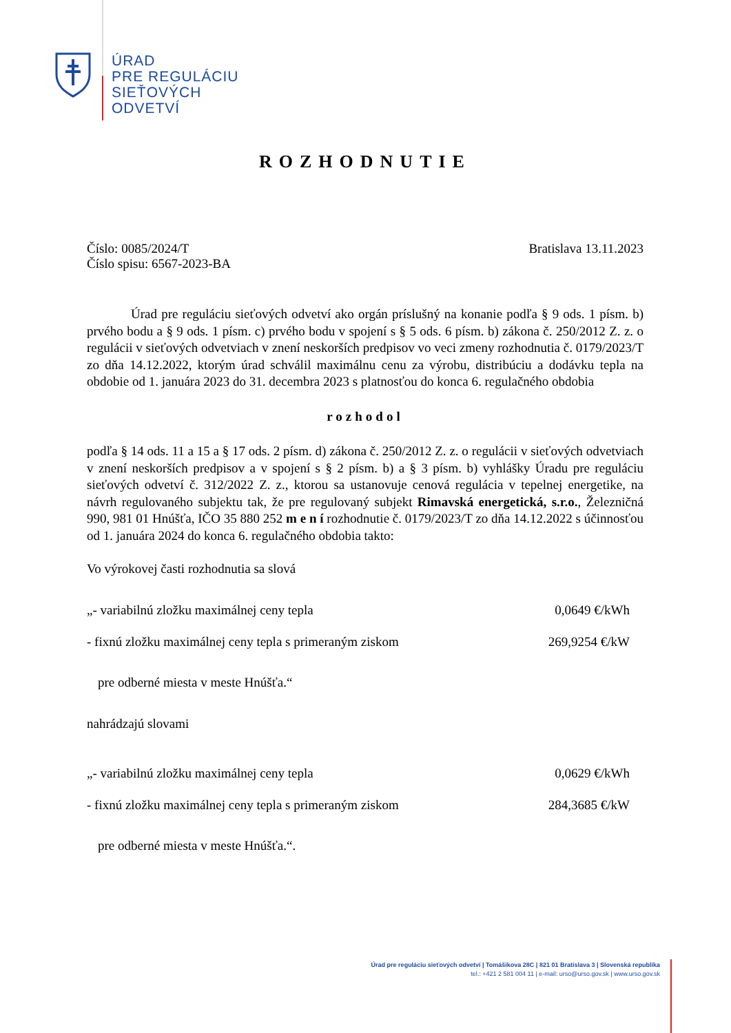ÚRAD
PRE REGULÁCIU
SIEŤOVÝCH
ODVETVÍ
ROZHODNUTIE
Číslo: 0085/2024/T
Číslo spisu: 6567-2023-BA
Bratislava 13.11.2023
Úrad pre reguláciu sieťových odvetví ako orgán príslušný na konanie podľa § 9 ods. 1 písm. b) prvého bodu a § 9 ods. 1 písm. c) prvého bodu v spojení s § 5 ods. 6 písm. b) zákona č. 250/2012 Z. z. o regulácii v sieťových odvetviach v znení neskorších predpisov vo veci zmeny rozhodnutia č. 0179/2023/T zo dňa 14.12.2022, ktorým úrad schválil maximálnu cenu za výrobu, distribúciu a dodávku tepla na obdobie od 1. januára 2023 do 31. decembra 2023 s platnosťou do konca 6. regulačného obdobia
rozhodol
podľa § 14 ods. 11 a 15 a § 17 ods. 2 písm. d) zákona č. 250/2012 Z. z. o regulácii v sieťových odvetviach v znení neskorších predpisov a v spojení s § 2 písm. b) a § 3 písm. b) vyhlášky Úradu pre reguláciu sieťových odvetví č. 312/2022 Z. z., ktorou sa ustanovuje cenová regulácia v tepelnej energetike, na návrh regulovaného subjektu tak, že pre regulovaný subjekt Rimavská energetická, s.r.o., Železničná 990, 981 01 Hnúšťa, IČO 35 880 252 m e n í rozhodnutie č. 0179/2023/T zo dňa 14.12.2022 s účinnosťou od 1. januára 2024 do konca 6. regulačného obdobia takto:
Vo výrokovej časti rozhodnutia sa slová
„- variabilnú zložku maximálnej ceny tepla 0,0649 €/kWh
- fixnú zložku maximálnej ceny tepla s primeraným ziskom 269,9254 €/kW
pre odberné miesta v meste Hnúšťa.“
nahrádzajú slovami
„- variabilnú zložku maximálnej ceny tepla 0,0629 €/kWh
- fixnú zložku maximálnej ceny tepla s primeraným ziskom 284,3685 €/kW
pre odberné miesta v meste Hnúšťa.“.
Úrad pre reguláciu sieťových odvetví | Tomášikova 28C | 821 01 Bratislava 3 | Slovenská republika
tel.: +421 2 581 004 11 | e-mail: urso@urso.gov.sk | www.urso.gov.sk